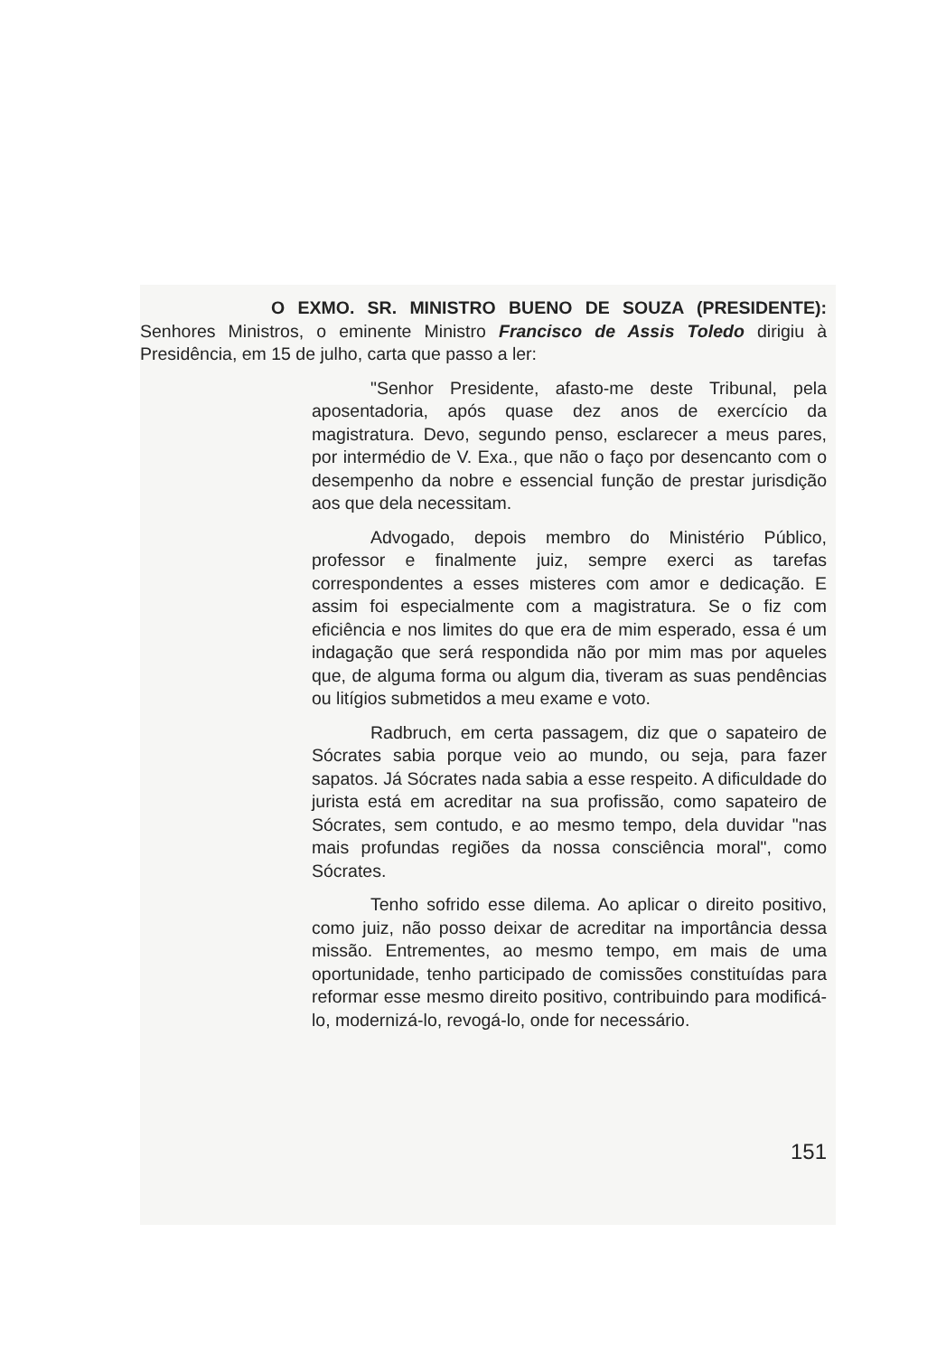O EXMO. SR. MINISTRO BUENO DE SOUZA (PRESIDENTE): Senhores Ministros, o eminente Ministro Francisco de Assis Toledo dirigiu à Presidência, em 15 de julho, carta que passo a ler:
"Senhor Presidente, afasto-me deste Tribunal, pela aposentadoria, após quase dez anos de exercício da magistratura. Devo, segundo penso, esclarecer a meus pares, por intermédio de V. Exa., que não o faço por desencanto com o desempenho da nobre e essencial função de prestar jurisdição aos que dela necessitam.
Advogado, depois membro do Ministério Público, professor e finalmente juiz, sempre exerci as tarefas correspondentes a esses misteres com amor e dedicação. E assim foi especialmente com a magistratura. Se o fiz com eficiência e nos limites do que era de mim esperado, essa é um indagação que será respondida não por mim mas por aqueles que, de alguma forma ou algum dia, tiveram as suas pendências ou litígios submetidos a meu exame e voto.
Radbruch, em certa passagem, diz que o sapateiro de Sócrates sabia porque veio ao mundo, ou seja, para fazer sapatos. Já Sócrates nada sabia a esse respeito. A dificuldade do jurista está em acreditar na sua profissão, como sapateiro de Sócrates, sem contudo, e ao mesmo tempo, dela duvidar "nas mais profundas regiões da nossa consciência moral", como Sócrates.
Tenho sofrido esse dilema. Ao aplicar o direito positivo, como juiz, não posso deixar de acreditar na importância dessa missão. Entrementes, ao mesmo tempo, em mais de uma oportunidade, tenho participado de comissões constituídas para reformar esse mesmo direito positivo, contribuindo para modificá-lo, modernizá-lo, revogá-lo, onde for necessário.
151